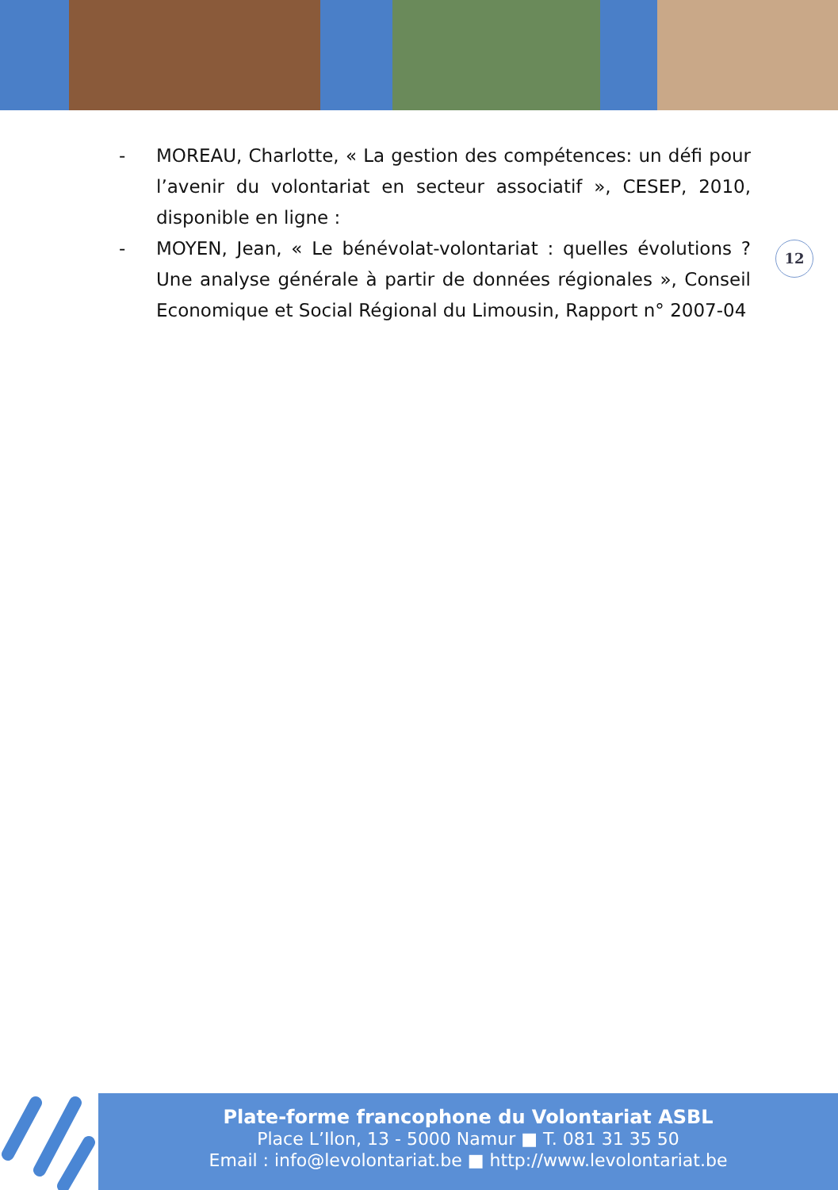- MOREAU, Charlotte, « La gestion des compétences: un défi pour l’avenir du volontariat en secteur associatif », CESEP, 2010, disponible en ligne :
- MOYEN, Jean, « Le bénévolat-volontariat : quelles évolutions ? Une analyse générale à partir de données régionales », Conseil Economique et Social Régional du Limousin, Rapport n° 2007-04
12
Plate-forme francophone du Volontariat ASBL
Place L’Ilon, 13 - 5000 Namur ■ T. 081 31 35 50
Email : info@levolontariat.be ■ http://www.levolontariat.be